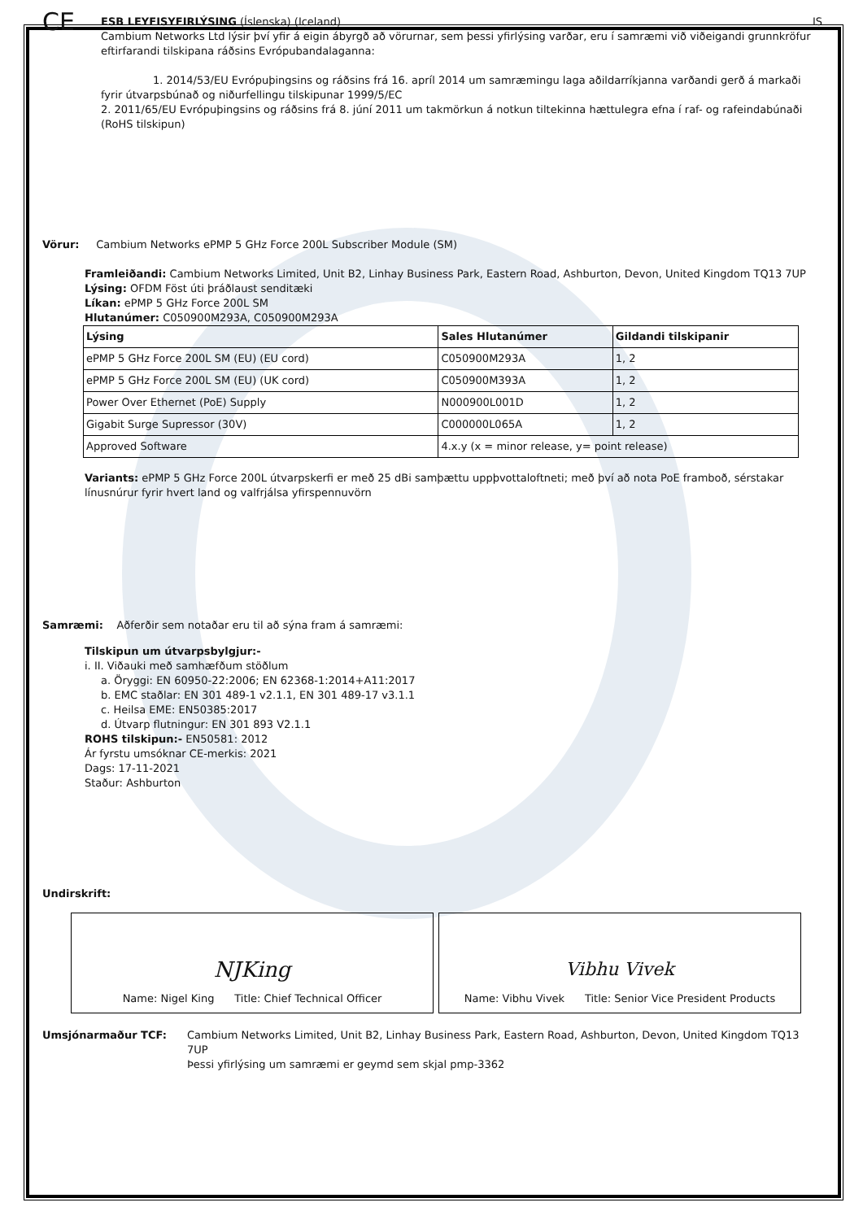CE
ESB LEYFISYFIRLÝSING (Íslenska) (Iceland) IS
Cambium Networks Ltd lýsir því yfir á eigin ábyrgð að vörurnar, sem þessi yfirlýsing varðar, eru í samræmi við viðeigandi grunnkröfur eftirfarandi tilskipana ráðsins Evrópubandalaganna:
1. 2014/53/EU Evrópuþingsins og ráðsins frá 16. apríl 2014 um samræmingu laga aðildarríkjanna varðandi gerð á markaði fyrir útvarpsbúnað og niðurfellingu tilskipunar 1999/5/EC
2. 2011/65/EU Evrópuþingsins og ráðsins frá 8. júní 2011 um takmörkun á notkun tiltekinna hættulegra efna í raf- og rafeindabúnaði (RoHS tilskipun)
Vörur: Cambium Networks ePMP 5 GHz Force 200L Subscriber Module (SM)
Framleiðandi: Cambium Networks Limited, Unit B2, Linhay Business Park, Eastern Road, Ashburton, Devon, United Kingdom TQ13 7UP
Lýsing: OFDM Föst úti þráðlaust senditæki
Líkan: ePMP 5 GHz Force 200L SM
Hlutanúmer: C050900M293A, C050900M293A
| Lýsing | Sales Hlutanúmer | Gildandi tilskipanir |
| --- | --- | --- |
| ePMP 5 GHz Force 200L SM (EU) (EU cord) | C050900M293A | 1, 2 |
| ePMP 5 GHz Force 200L SM (EU) (UK cord) | C050900M393A | 1, 2 |
| Power Over Ethernet (PoE) Supply | N000900L001D | 1, 2 |
| Gigabit Surge Supressor (30V) | C000000L065A | 1, 2 |
| Approved Software | 4.x.y (x = minor release, y= point release) | |
Variants: ePMP 5 GHz Force 200L útvarpskerfi er með 25 dBi samþættu uppþvottaloftneti; með því að nota PoE framboð, sérstakar línusnúrur fyrir hvert land og valfrjálsa yfirspennuvörn
Samræmi: Aðferðir sem notaðar eru til að sýna fram á samræmi:
Tilskipun um útvarpsbylgjur:-
i. II. Viðauki með samhæfðum stöðlum
a. Öryggi: EN 60950-22:2006; EN 62368-1:2014+A11:2017
b. EMC staðlar: EN 301 489-1 v2.1.1, EN 301 489-17 v3.1.1
c. Heilsa EME: EN50385:2017
d. Útvarp flutningur: EN 301 893 V2.1.1
ROHS tilskipun:- EN50581: 2012
Ár fyrstu umsóknar CE-merkis: 2021
Dags: 17-11-2021
Staður: Ashburton
Undirskrift:
NJKing
Name: Nigel King Title: Chief Technical Officer
Vibhu Vivek
Name: Vibhu Vivek Title: Senior Vice President Products
Umsjónarmaður TCF: Cambium Networks Limited, Unit B2, Linhay Business Park, Eastern Road, Ashburton, Devon, United Kingdom TQ13 7UP
Þessi yfirlýsing um samræmi er geymd sem skjal pmp-3362